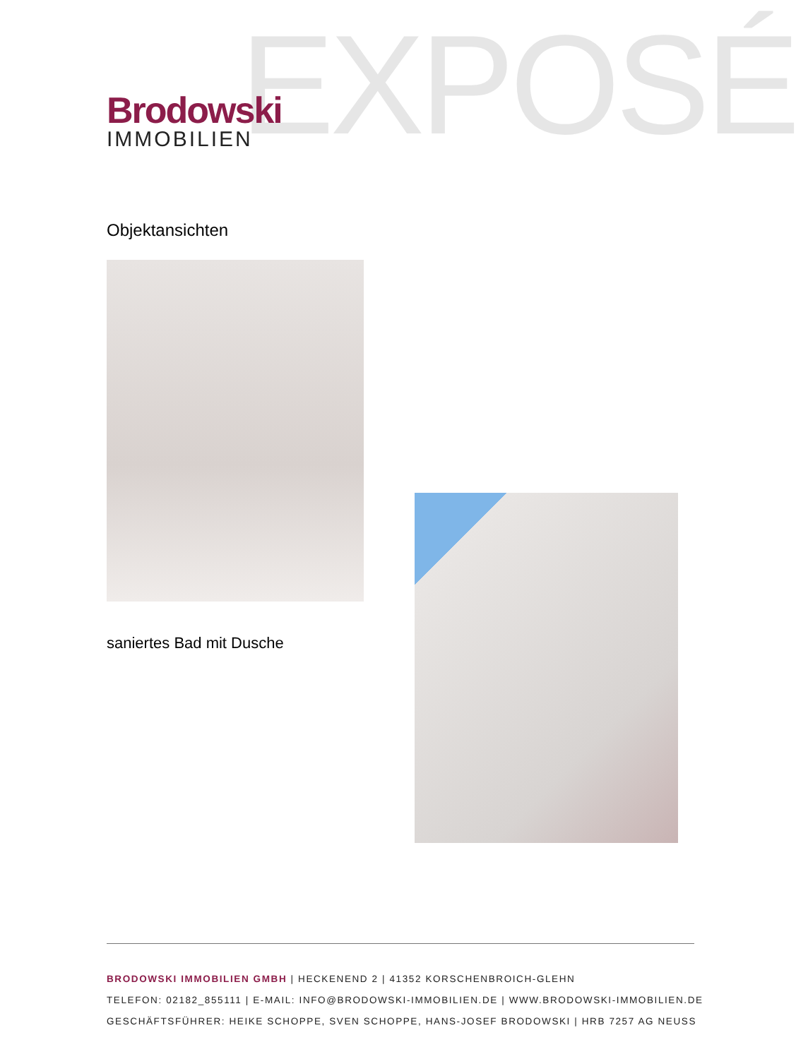EXPOSÉ
Brodowski
IMMOBILIEN
Objektansichten
saniertes Bad mit Dusche
BRODOWSKI IMMOBILIEN GMBH | HECKENEND 2 | 41352 KORSCHENBROICH-GLEHN
TELEFON: 02182_855111 | E-MAIL: INFO@BRODOWSKI-IMMOBILIEN.DE | WWW.BRODOWSKI-IMMOBILIEN.DE
GESCHÄFTSFÜHRER: HEIKE SCHOPPE, SVEN SCHOPPE, HANS-JOSEF BRODOWSKI | HRB 7257 AG NEUSS